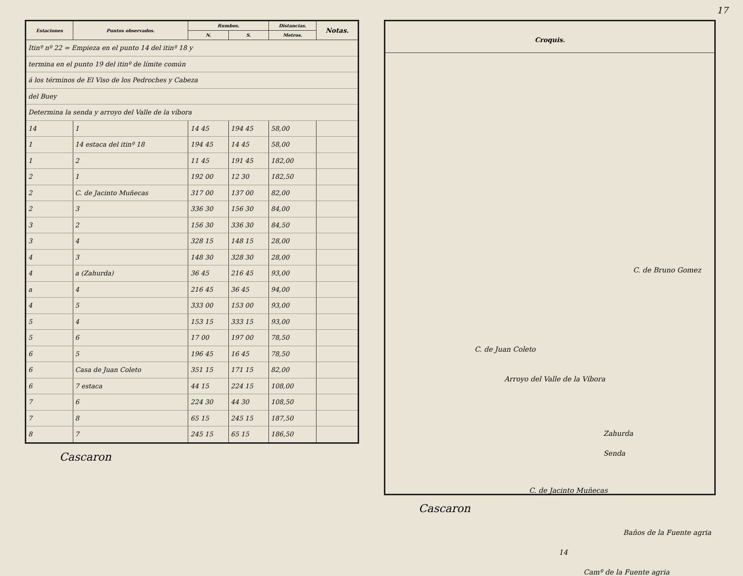| Estaciones | Puntos observados. | Rumbos. | | Distancias. | Notas. |
| --- | --- | --- | --- | --- | --- |
| | | N. | S. | Metros. | |
| Itinº nº 22 = Empieza en el punto 14 del itinº 18 y | | | | | |
| termina en el punto 19 del itinº de límite común | | | | | |
| á los términos de El Viso de los Pedroches y Cabeza | | | | | |
| del Buey | | | | | |
| Determina la senda y arroyo del Valle de la víbora | | | | | |
| 14 | 1 | 14 45 | 194 45 | 58,00 | |
| 1 | 14 estaca del itinº 18 | 194 45 | 14 45 | 58,00 | |
| 1 | 2 | 11 45 | 191 45 | 182,00 | |
| 2 | 1 | 192 00 | 12 30 | 182,50 | |
| 2 | C. de Jacinto Muñecas | 317 00 | 137 00 | 82,00 | |
| 2 | 3 | 336 30 | 156 30 | 84,00 | |
| 3 | 2 | 156 30 | 336 30 | 84,50 | |
| 3 | 4 | 328 15 | 148 15 | 28,00 | |
| 4 | 3 | 148 30 | 328 30 | 28,00 | |
| 4 | a (Zahurda) | 36 45 | 216 45 | 93,00 | |
| a | 4 | 216 45 | 36 45 | 94,00 | |
| 4 | 5 | 333 00 | 153 00 | 93,00 | |
| 5 | 4 | 153 15 | 333 15 | 93,00 | |
| 5 | 6 | 17 00 | 197 00 | 78,50 | |
| 6 | 5 | 196 45 | 16 45 | 78,50 | |
| 6 | Casa de Juan Coleto | 351 15 | 171 15 | 82,00 | |
| 6 | 7 estaca | 44 15 | 224 15 | 108,00 | |
| 7 | 6 | 224 30 | 44 30 | 108,50 | |
| 7 | 8 | 65 15 | 245 15 | 187,50 | |
| 8 | 7 | 245 15 | 65 15 | 186,50 | |
Cascaron
17
Croquis.
C. de Bruno Gomez
C. de Juan Coleto
Zahurda
C. de Jacinto Muñecas
Baños de la Fuente agria
Arroyo del Valle de la Víbora
Senda
14
Camº de la Fuente agria
Cascaron